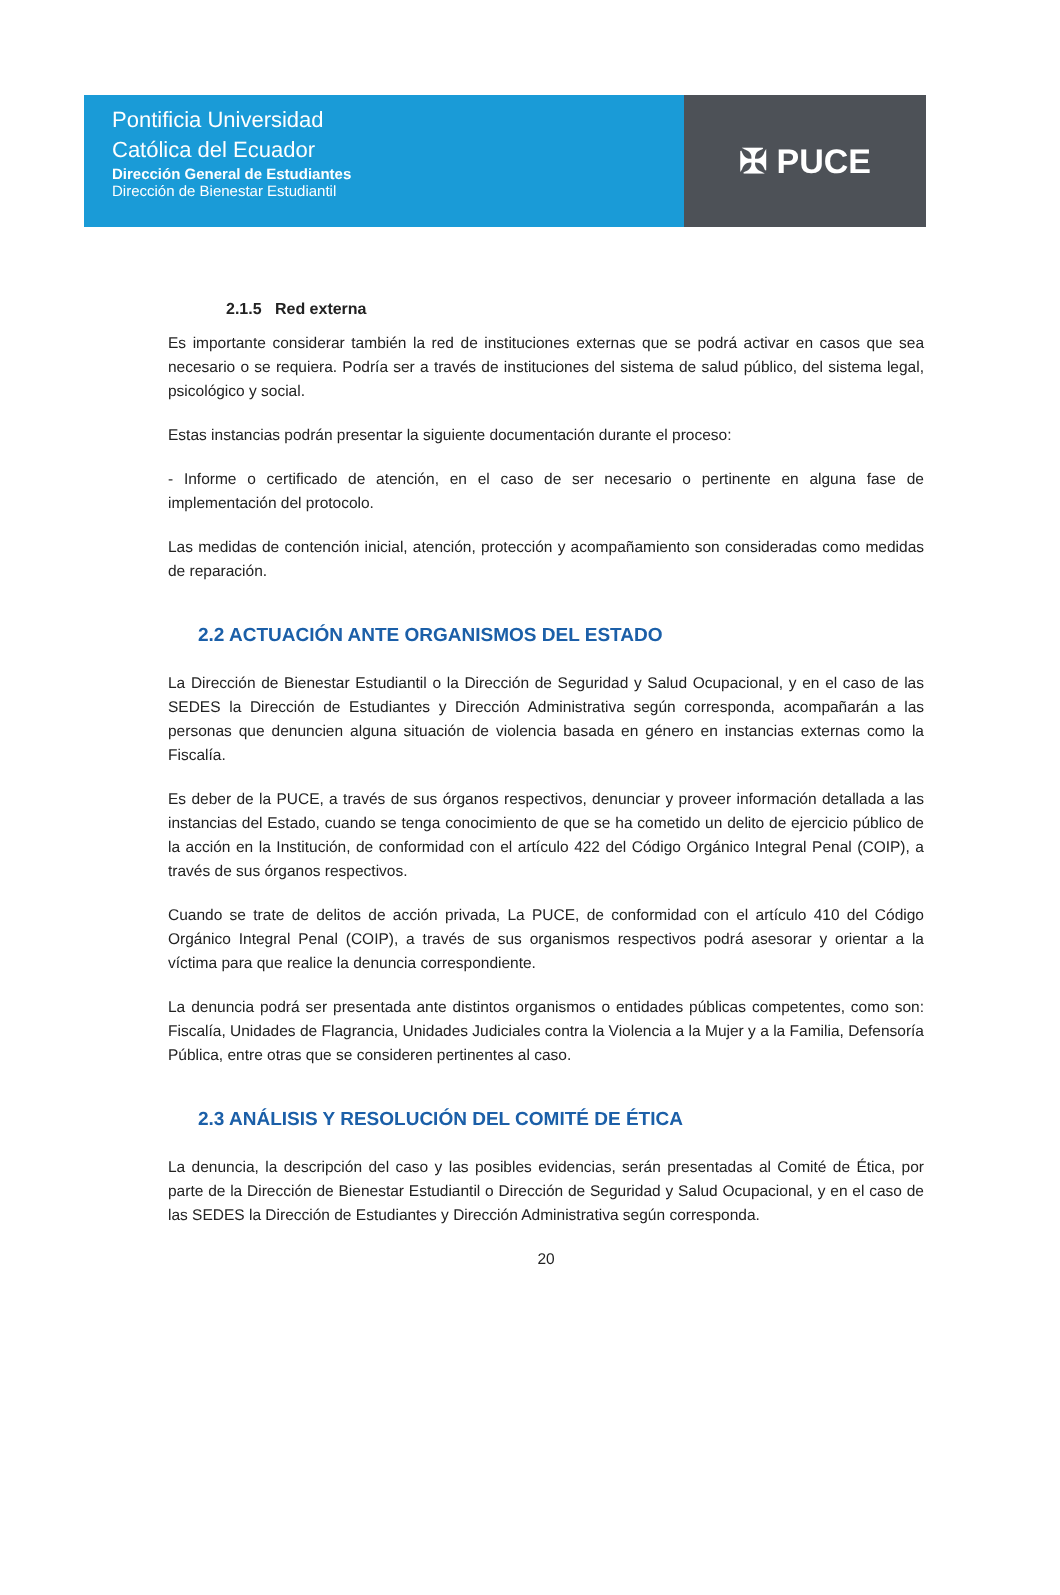Pontificia Universidad
Católica del Ecuador
Dirección General de Estudiantes
Dirección de Bienestar Estudiantil
✠ PUCE
2.1.5 Red externa
Es importante considerar también la red de instituciones externas que se podrá activar en casos que sea necesario o se requiera. Podría ser a través de instituciones del sistema de salud público, del sistema legal, psicológico y social.
Estas instancias podrán presentar la siguiente documentación durante el proceso:
- Informe o certificado de atención, en el caso de ser necesario o pertinente en alguna fase de implementación del protocolo.
Las medidas de contención inicial, atención, protección y acompañamiento son consideradas como medidas de reparación.
2.2 ACTUACIÓN ANTE ORGANISMOS DEL ESTADO
La Dirección de Bienestar Estudiantil o la Dirección de Seguridad y Salud Ocupacional, y en el caso de las SEDES la Dirección de Estudiantes y Dirección Administrativa según corresponda, acompañarán a las personas que denuncien alguna situación de violencia basada en género en instancias externas como la Fiscalía.
Es deber de la PUCE, a través de sus órganos respectivos, denunciar y proveer información detallada a las instancias del Estado, cuando se tenga conocimiento de que se ha cometido un delito de ejercicio público de la acción en la Institución, de conformidad con el artículo 422 del Código Orgánico Integral Penal (COIP), a través de sus órganos respectivos.
Cuando se trate de delitos de acción privada, La PUCE, de conformidad con el artículo 410 del Código Orgánico Integral Penal (COIP), a través de sus organismos respectivos podrá asesorar y orientar a la víctima para que realice la denuncia correspondiente.
La denuncia podrá ser presentada ante distintos organismos o entidades públicas competentes, como son: Fiscalía, Unidades de Flagrancia, Unidades Judiciales contra la Violencia a la Mujer y a la Familia, Defensoría Pública, entre otras que se consideren pertinentes al caso.
2.3 ANÁLISIS Y RESOLUCIÓN DEL COMITÉ DE ÉTICA
La denuncia, la descripción del caso y las posibles evidencias, serán presentadas al Comité de Ética, por parte de la Dirección de Bienestar Estudiantil o Dirección de Seguridad y Salud Ocupacional, y en el caso de las SEDES la Dirección de Estudiantes y Dirección Administrativa según corresponda.
20